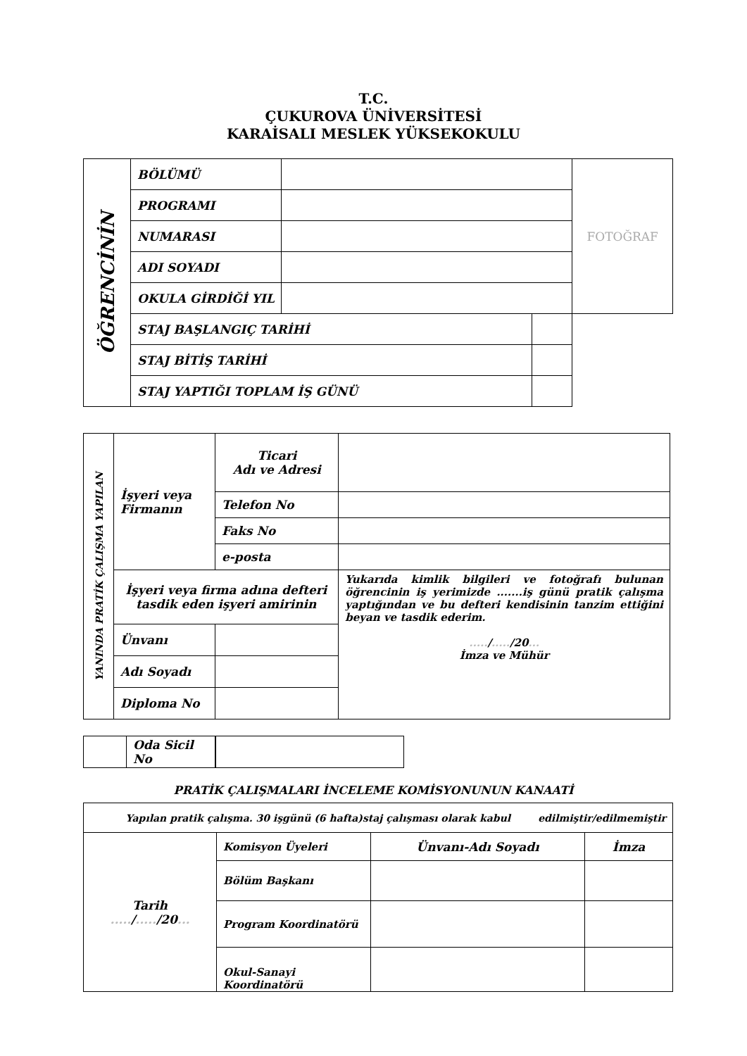T.C.
ÇUKUROVA ÜNİVERSİTESİ
KARAİSALI MESLEK YÜKSEKOKULU
| ÖĞRENCİNİN | BÖLÜMÜ | | | FOTOĞRAF |
| | PROGRAMI | | | |
| | NUMARASI | | | |
| | ADI SOYADI | | | |
| | OKULA GİRDİĞİ YIL | | | |
| | STAJ BAŞLANGIÇ TARİHİ | | | |
| | STAJ BİTİŞ TARİHİ | | | |
| | STAJ YAPTIĞI TOPLAM İŞ GÜNÜ | | | |
| YANINDA PRATİK ÇALIŞMA YAPILAN | İşyeri veya Firmanın | | Ticari Adı ve Adresi | |
| | | | Telefon No | |
| | | | Faks No | |
| | | | e-posta | |
| | İşyeri veya firma adına defteri tasdik eden işyeri amirinin | | | Yukarıda kimlik bilgileri ve fotoğrafı bulunan öğrencinin iş yerimizde .......iş günü pratik çalışma yaptığından ve bu defteri kendisinin tanzim ettiğini beyan ve tasdik ederim. ..... / ..... /20 ... İmza ve Mühür |
| | Ünvanı | | | |
| | Adı Soyadı | | | |
| | Diploma No | | | |
| | Oda Sicil No |
PRATİK ÇALIŞMALARI İNCELEME KOMİSYONUNUN KANAATİ
| Yapılan pratik çalışma. 30 işgünü (6 hafta)staj çalışması olarak kabul edilmiştir/edilmemiştir | | | |
| Tarih ..... / ..... /20 ... | Komisyon Üyeleri | Ünvanı-Adı Soyadı | İmza |
| | Bölüm Başkanı | | |
| | Program Koordinatörü | | |
| | Okul-Sanayi Koordinatörü | | |